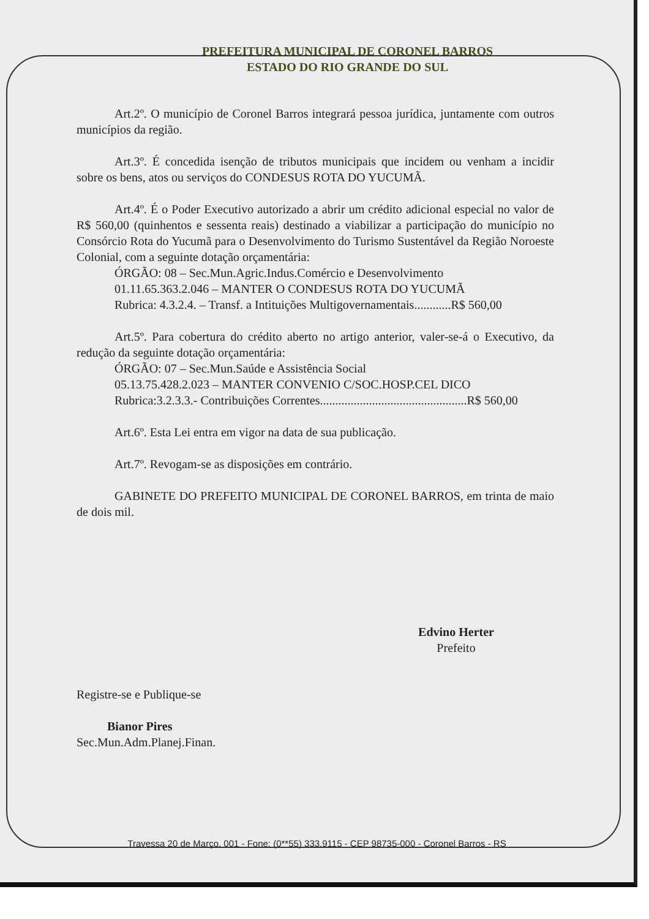PREFEITURA MUNICIPAL DE CORONEL BARROS
ESTADO DO RIO GRANDE DO SUL
Art.2º. O município de Coronel Barros integrará pessoa jurídica, juntamente com outros municípios da região.
Art.3º. É concedida isenção de tributos municipais que incidem ou venham a incidir sobre os bens, atos ou serviços do CONDESUS ROTA DO YUCUMÃ.
Art.4º. É o Poder Executivo autorizado a abrir um crédito adicional especial no valor de R$ 560,00 (quinhentos e sessenta reais) destinado a viabilizar a participação do município no Consórcio Rota do Yucumã para o Desenvolvimento do Turismo Sustentável da Região Noroeste Colonial, com a seguinte dotação orçamentária:
ÓRGÃO: 08 – Sec.Mun.Agric.Indus.Comércio e Desenvolvimento
01.11.65.363.2.046 – MANTER O CONDESUS ROTA DO YUCUMÃ
Rubrica: 4.3.2.4. – Transf. a Intituições Multigovernamentais............R$ 560,00
Art.5º. Para cobertura do crédito aberto no artigo anterior, valer-se-á o Executivo, da redução da seguinte dotação orçamentária:
ÓRGÃO: 07 – Sec.Mun.Saúde e Assistência Social
05.13.75.428.2.023 – MANTER CONVENIO C/SOC.HOSP.CEL DICO
Rubrica:3.2.3.3.- Contribuições Correntes................................................R$ 560,00
Art.6º. Esta Lei entra em vigor na data de sua publicação.
Art.7º. Revogam-se as disposições em contrário.
GABINETE DO PREFEITO MUNICIPAL DE CORONEL BARROS, em trinta de maio de dois mil.
Edvino Herter
Prefeito
Registre-se e Publique-se
Bianor Pires
Sec.Mun.Adm.Planej.Finan.
Travessa 20 de Março, 001 - Fone: (0**55) 333.9115 - CEP 98735-000 - Coronel Barros - RS